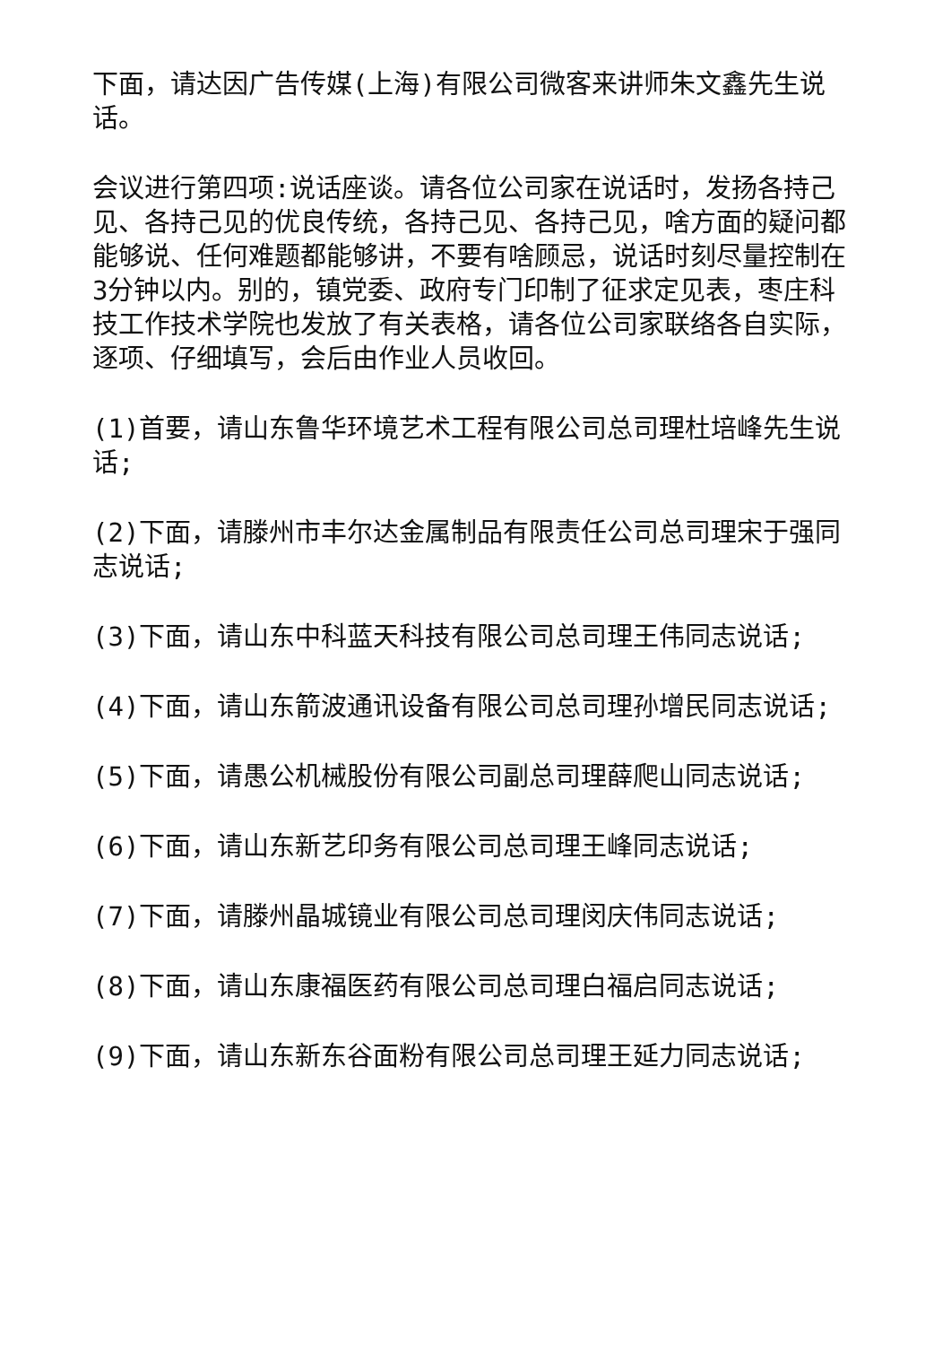下面，请达因广告传媒(上海)有限公司微客来讲师朱文鑫先生说话。
会议进行第四项:说话座谈。请各位公司家在说话时，发扬各持己见、各持己见的优良传统，各持己见、各持己见，啥方面的疑问都能够说、任何难题都能够讲，不要有啥顾忌，说话时刻尽量控制在3分钟以内。别的，镇党委、政府专门印制了征求定见表，枣庄科技工作技术学院也发放了有关表格，请各位公司家联络各自实际，逐项、仔细填写，会后由作业人员收回。
(1)首要，请山东鲁华环境艺术工程有限公司总司理杜培峰先生说话;
(2)下面，请滕州市丰尔达金属制品有限责任公司总司理宋于强同志说话;
(3)下面，请山东中科蓝天科技有限公司总司理王伟同志说话;
(4)下面，请山东箭波通讯设备有限公司总司理孙增民同志说话;
(5)下面，请愚公机械股份有限公司副总司理薛爬山同志说话;
(6)下面，请山东新艺印务有限公司总司理王峰同志说话;
(7)下面，请滕州晶城镜业有限公司总司理闵庆伟同志说话;
(8)下面，请山东康福医药有限公司总司理白福启同志说话;
(9)下面，请山东新东谷面粉有限公司总司理王延力同志说话;